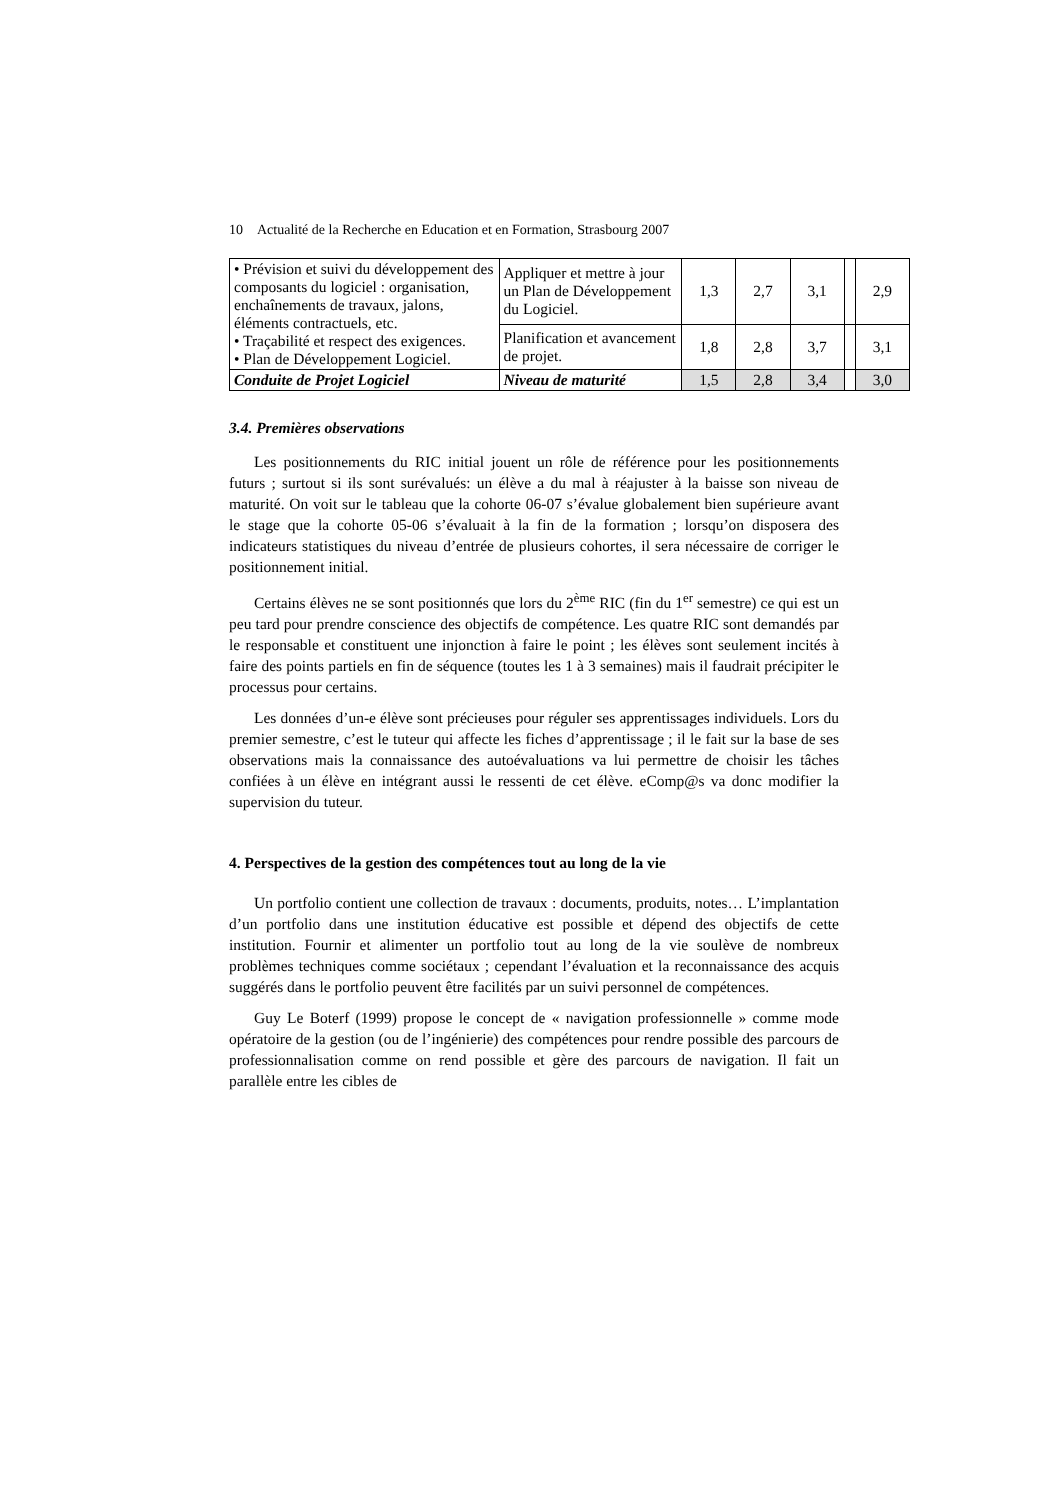10 Actualité de la Recherche en Education et en Formation, Strasbourg 2007
| • Prévision et suivi du développement des composants du logiciel : organisation, enchaînements de travaux, jalons, éléments contractuels, etc. • Traçabilité et respect des exigences. • Plan de Développement Logiciel. | Appliquer et mettre à jour un Plan de Développement du Logiciel. | 1,3 | 2,7 | 3,1 | | 2,9 |
| | Planification et avancement de projet. | 1,8 | 2,8 | 3,7 | | 3,1 |
| Conduite de Projet Logiciel | Niveau de maturité | 1,5 | 2,8 | 3,4 | | 3,0 |
3.4. Premières observations
Les positionnements du RIC initial jouent un rôle de référence pour les positionnements futurs ; surtout si ils sont surévalués: un élève a du mal à réajuster à la baisse son niveau de maturité. On voit sur le tableau que la cohorte 06-07 s’évalue globalement bien supérieure avant le stage que la cohorte 05-06 s’évaluait à la fin de la formation ; lorsqu’on disposera des indicateurs statistiques du niveau d’entrée de plusieurs cohortes, il sera nécessaire de corriger le positionnement initial.
Certains élèves ne se sont positionnés que lors du 2<sup>ème</sup> RIC (fin du 1<sup>er</sup> semestre) ce qui est un peu tard pour prendre conscience des objectifs de compétence. Les quatre RIC sont demandés par le responsable et constituent une injonction à faire le point ; les élèves sont seulement incités à faire des points partiels en fin de séquence (toutes les 1 à 3 semaines) mais il faudrait précipiter le processus pour certains.
Les données d’un-e élève sont précieuses pour réguler ses apprentissages individuels. Lors du premier semestre, c’est le tuteur qui affecte les fiches d’apprentissage ; il le fait sur la base de ses observations mais la connaissance des autoévaluations va lui permettre de choisir les tâches confiées à un élève en intégrant aussi le ressenti de cet élève. eComp@s va donc modifier la supervision du tuteur.
4. Perspectives de la gestion des compétences tout au long de la vie
Un portfolio contient une collection de travaux : documents, produits, notes… L’implantation d’un portfolio dans une institution éducative est possible et dépend des objectifs de cette institution. Fournir et alimenter un portfolio tout au long de la vie soulève de nombreux problèmes techniques comme sociétaux ; cependant l’évaluation et la reconnaissance des acquis suggérés dans le portfolio peuvent être facilités par un suivi personnel de compétences.
Guy Le Boterf (1999) propose le concept de « navigation professionnelle » comme mode opératoire de la gestion (ou de l’ingénierie) des compétences pour rendre possible des parcours de professionnalisation comme on rend possible et gère des parcours de navigation. Il fait un parallèle entre les cibles de